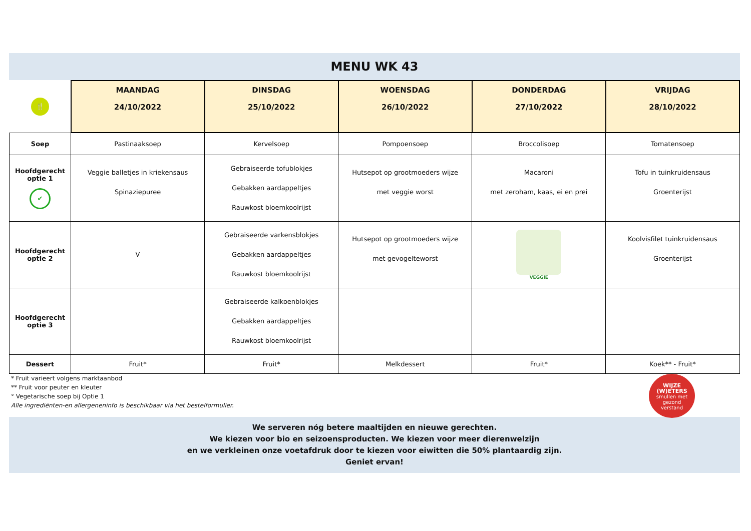MENU WK 43
| 🍴 | MAANDAG 24/10/2022 | DINSDAG 25/10/2022 | WOENSDAG 26/10/2022 | DONDERDAG 27/10/2022 | VRIJDAG 28/10/2022 |
| --- | --- | --- | --- | --- | --- |
| Soep | Pastinaaksoep | Kervelsoep | Pompoensoep | Broccolisoep | Tomatensoep |
| Hoofdgerecht optie 1 ✔ | Veggie balletjes in kriekensaus Spinaziepuree | Gebraiseerde tofublokjes Gebakken aardappeltjes Rauwkost bloemkoolrijst | Hutsepot op grootmoeders wijze met veggie worst | Macaroni met zeroham, kaas, ei en prei | Tofu in tuinkruidensaus Groenterijst |
| Hoofdgerecht optie 2 | V | Gebraiseerde varkensblokjes Gebakken aardappeltjes Rauwkost bloemkoolrijst | Hutsepot op grootmoeders wijze met gevogelteworst | VEGGIE | Koolvisfilet tuinkruidensaus Groenterijst |
| Hoofdgerecht optie 3 | | Gebraiseerde kalkoenblokjes Gebakken aardappeltjes Rauwkost bloemkoolrijst | | | |
| Dessert | Fruit* | Fruit* | Melkdessert | Fruit* | Koek** - Fruit* |
* Fruit varieert volgens marktaanbod
** Fruit voor peuter en kleuter
° Vegetarische soep bij Optie 1
Alle ingrediënten-en allergeneninfo is beschikbaar via het bestelformulier.
WIJZE
(W)ETERS
smullen met
gezond
verstand
We serveren nóg betere maaltijden en nieuwe gerechten.
We kiezen voor bio en seizoensproducten. We kiezen voor meer dierenwelzijn
en we verkleinen onze voetafdruk door te kiezen voor eiwitten die 50% plantaardig zijn.
Geniet ervan!